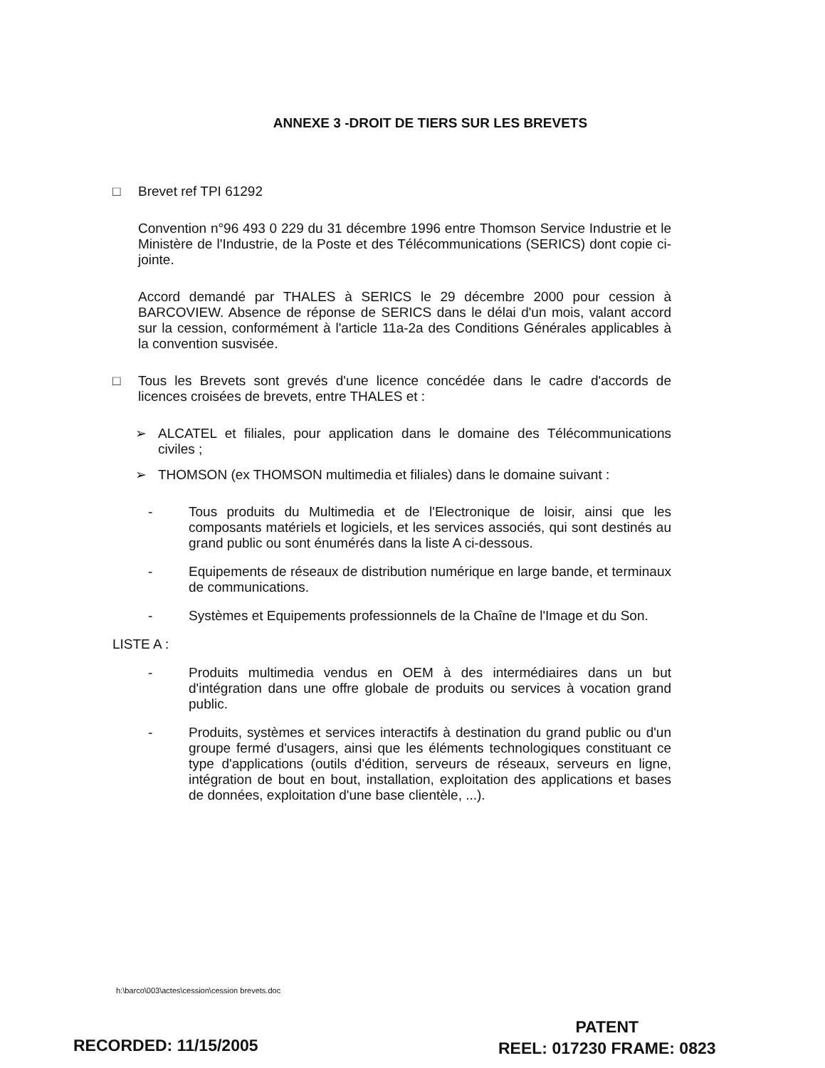ANNEXE 3 -DROIT DE TIERS SUR LES BREVETS
□ Brevet ref TPI 61292
Convention n°96 493 0 229 du 31 décembre 1996 entre Thomson Service Industrie et le Ministère de l'Industrie, de la Poste et des Télécommunications (SERICS) dont copie ci-jointe.
Accord demandé par THALES à SERICS le 29 décembre 2000 pour cession à BARCOVIEW. Absence de réponse de SERICS dans le délai d'un mois, valant accord sur la cession, conformément à l'article 11a-2a des Conditions Générales applicables à la convention susvisée.
□ Tous les Brevets sont grevés d'une licence concédée dans le cadre d'accords de licences croisées de brevets, entre THALES et :
➢ ALCATEL et filiales, pour application dans le domaine des Télécommunications civiles ;
➢ THOMSON (ex THOMSON multimedia et filiales) dans le domaine suivant :
- Tous produits du Multimedia et de l'Electronique de loisir, ainsi que les composants matériels et logiciels, et les services associés, qui sont destinés au grand public ou sont énumérés dans la liste A ci-dessous.
- Equipements de réseaux de distribution numérique en large bande, et terminaux de communications.
- Systèmes et Equipements professionnels de la Chaîne de l'Image et du Son.
LISTE A :
- Produits multimedia vendus en OEM à des intermédiaires dans un but d'intégration dans une offre globale de produits ou services à vocation grand public.
- Produits, systèmes et services interactifs à destination du grand public ou d'un groupe fermé d'usagers, ainsi que les éléments technologiques constituant ce type d'applications (outils d'édition, serveurs de réseaux, serveurs en ligne, intégration de bout en bout, installation, exploitation des applications et bases de données, exploitation d'une base clientèle, ...).
h:\barco\003\actes\cession\cession brevets.doc
RECORDED: 11/15/2005
PATENT
REEL: 017230 FRAME: 0823